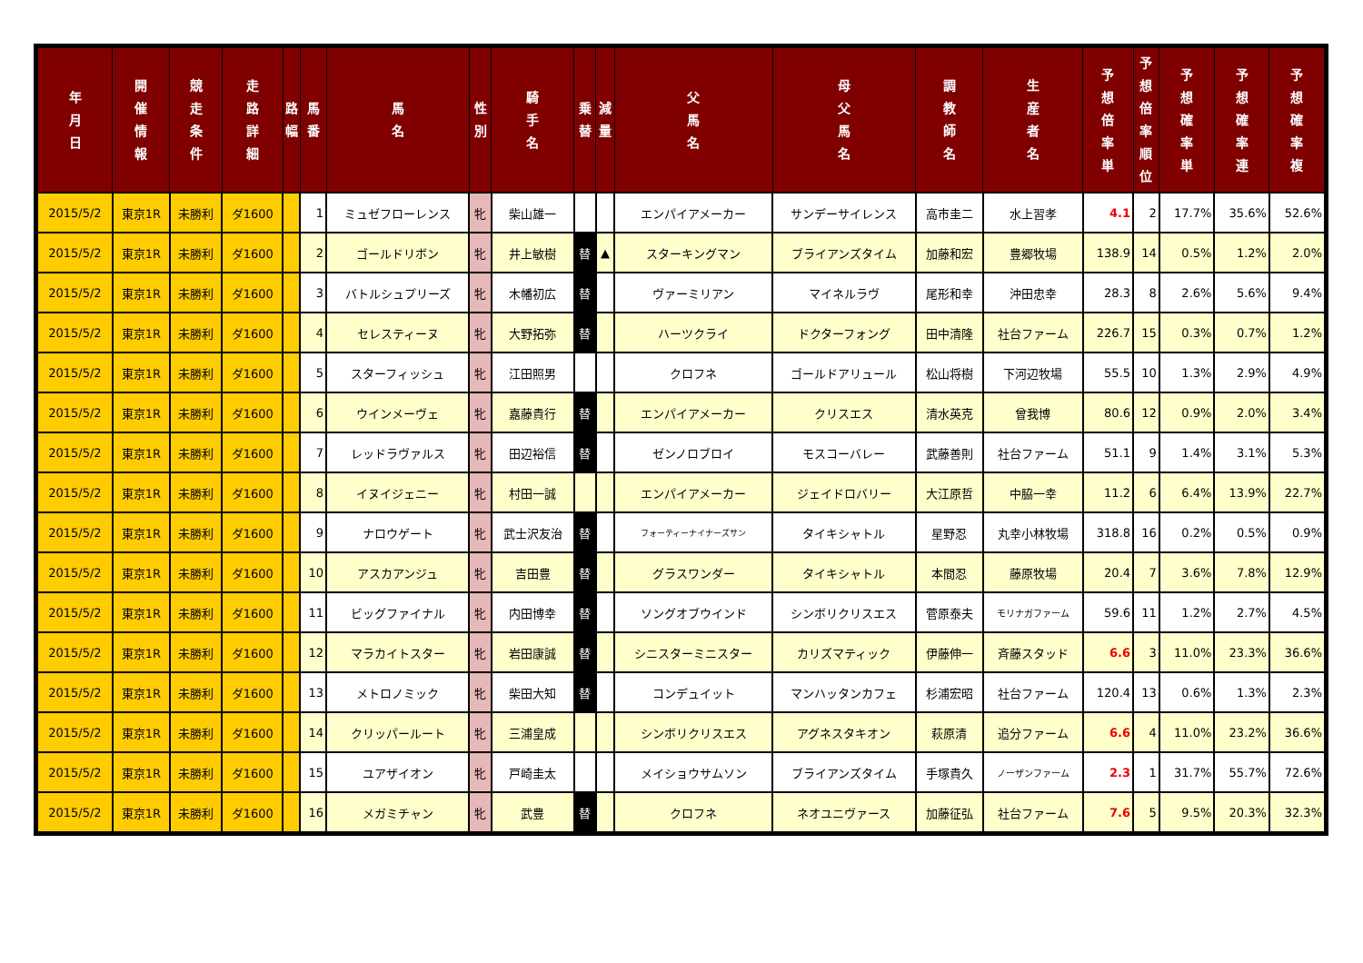| 年 月 日 | 開 催 情 報 | 競 走 条 件 | 走 路 詳 細 | 路 幅 | 馬 番 | 馬 名 | 性 別 | 騎 手 名 | 乗 替 | 減 量 | 父 馬 名 | 母 父 馬 名 | 調 教 師 名 | 生 産 者 名 | 予 想 倍 率 単 | 予 想 倍 率 順 位 | 予 想 確 率 単 | 予 想 確 率 連 | 予 想 確 率 複 |
| --- | --- | --- | --- | --- | --- | --- | --- | --- | --- | --- | --- | --- | --- | --- | --- | --- | --- | --- | --- |
| 2015/5/2 | 東京1R | 未勝利 | ダ1600 | | 1 | ミュゼフローレンス | 牝 | 柴山雄一 | | | エンパイアメーカー | サンデーサイレンス | 高市圭二 | 水上習孝 | 4.1 | 2 | 17.7% | 35.6% | 52.6% |
| 2015/5/2 | 東京1R | 未勝利 | ダ1600 | | 2 | ゴールドリボン | 牝 | 井上敏樹 | 替 | ▲ | スターキングマン | ブライアンズタイム | 加藤和宏 | 豊郷牧場 | 138.9 | 14 | 0.5% | 1.2% | 2.0% |
| 2015/5/2 | 東京1R | 未勝利 | ダ1600 | | 3 | バトルシュプリーズ | 牝 | 木幡初広 | 替 | | ヴァーミリアン | マイネルラヴ | 尾形和幸 | 沖田忠幸 | 28.3 | 8 | 2.6% | 5.6% | 9.4% |
| 2015/5/2 | 東京1R | 未勝利 | ダ1600 | | 4 | セレスティーヌ | 牝 | 大野拓弥 | 替 | | ハーツクライ | ドクターフォング | 田中清隆 | 社台ファーム | 226.7 | 15 | 0.3% | 0.7% | 1.2% |
| 2015/5/2 | 東京1R | 未勝利 | ダ1600 | | 5 | スターフィッシュ | 牝 | 江田照男 | | | クロフネ | ゴールドアリュール | 松山将樹 | 下河辺牧場 | 55.5 | 10 | 1.3% | 2.9% | 4.9% |
| 2015/5/2 | 東京1R | 未勝利 | ダ1600 | | 6 | ウインメーヴェ | 牝 | 嘉藤貴行 | 替 | | エンパイアメーカー | クリスエス | 清水英克 | 曾我博 | 80.6 | 12 | 0.9% | 2.0% | 3.4% |
| 2015/5/2 | 東京1R | 未勝利 | ダ1600 | | 7 | レッドラヴァルス | 牝 | 田辺裕信 | 替 | | ゼンノロブロイ | モスコーバレー | 武藤善則 | 社台ファーム | 51.1 | 9 | 1.4% | 3.1% | 5.3% |
| 2015/5/2 | 東京1R | 未勝利 | ダ1600 | | 8 | イヌイジェニー | 牝 | 村田一誠 | | | エンパイアメーカー | ジェイドロバリー | 大江原哲 | 中脇一幸 | 11.2 | 6 | 6.4% | 13.9% | 22.7% |
| 2015/5/2 | 東京1R | 未勝利 | ダ1600 | | 9 | ナロウゲート | 牝 | 武士沢友治 | 替 | | フォーティーナイナーズサン | タイキシャトル | 星野忍 | 丸幸小林牧場 | 318.8 | 16 | 0.2% | 0.5% | 0.9% |
| 2015/5/2 | 東京1R | 未勝利 | ダ1600 | | 10 | アスカアンジュ | 牝 | 吉田豊 | 替 | | グラスワンダー | タイキシャトル | 本間忍 | 藤原牧場 | 20.4 | 7 | 3.6% | 7.8% | 12.9% |
| 2015/5/2 | 東京1R | 未勝利 | ダ1600 | | 11 | ビッグファイナル | 牝 | 内田博幸 | 替 | | ソングオブウインド | シンボリクリスエス | 菅原泰夫 | モリナガファーム | 59.6 | 11 | 1.2% | 2.7% | 4.5% |
| 2015/5/2 | 東京1R | 未勝利 | ダ1600 | | 12 | マラカイトスター | 牝 | 岩田康誠 | 替 | | シニスターミニスター | カリズマティック | 伊藤伸一 | 斉藤スタッド | 6.6 | 3 | 11.0% | 23.3% | 36.6% |
| 2015/5/2 | 東京1R | 未勝利 | ダ1600 | | 13 | メトロノミック | 牝 | 柴田大知 | 替 | | コンデュイット | マンハッタンカフェ | 杉浦宏昭 | 社台ファーム | 120.4 | 13 | 0.6% | 1.3% | 2.3% |
| 2015/5/2 | 東京1R | 未勝利 | ダ1600 | | 14 | クリッパールート | 牝 | 三浦皇成 | | | シンボリクリスエス | アグネスタキオン | 萩原清 | 追分ファーム | 6.6 | 4 | 11.0% | 23.2% | 36.6% |
| 2015/5/2 | 東京1R | 未勝利 | ダ1600 | | 15 | ユアザイオン | 牝 | 戸崎圭太 | | | メイショウサムソン | ブライアンズタイム | 手塚貴久 | ノーザンファーム | 2.3 | 1 | 31.7% | 55.7% | 72.6% |
| 2015/5/2 | 東京1R | 未勝利 | ダ1600 | | 16 | メガミチャン | 牝 | 武豊 | 替 | | クロフネ | ネオユニヴァース | 加藤征弘 | 社台ファーム | 7.6 | 5 | 9.5% | 20.3% | 32.3% |